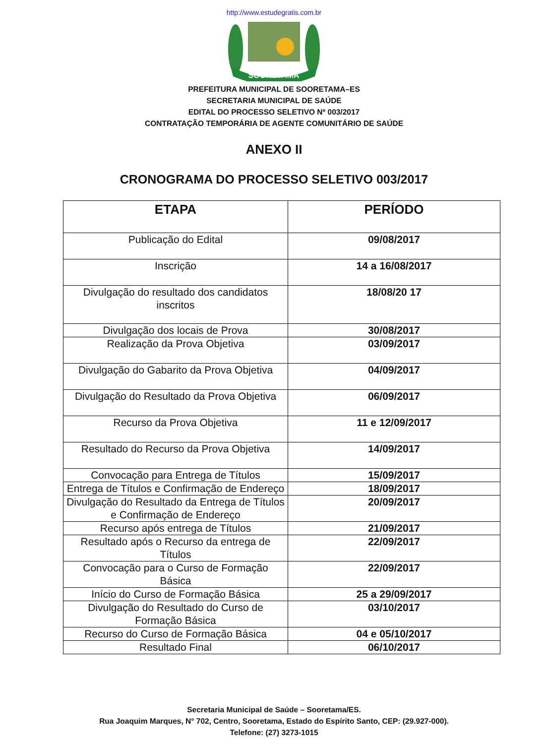http://www.estudegratis.com.br
SOORETAMA
PREFEITURA MUNICIPAL DE SOORETAMA–ES
SECRETARIA MUNICIPAL DE SAÚDE
EDITAL DO PROCESSO SELETIVO Nº 003/2017
CONTRATAÇÃO TEMPORÁRIA DE AGENTE COMUNITÁRIO DE SAÚDE
ANEXO II
CRONOGRAMA DO PROCESSO SELETIVO 003/2017
| ETAPA | PERÍODO |
| --- | --- |
| Publicação do Edital | 09/08/2017 |
| Inscrição | 14 a 16/08/2017 |
| Divulgação do resultado dos candidatos inscritos | 18/08/20 17 |
| Divulgação dos locais de Prova | 30/08/2017 |
| Realização da Prova Objetiva | 03/09/2017 |
| Divulgação do Gabarito da Prova Objetiva | 04/09/2017 |
| Divulgação do Resultado da Prova Objetiva | 06/09/2017 |
| Recurso da Prova Objetiva | 11 e 12/09/2017 |
| Resultado do Recurso da Prova Objetiva | 14/09/2017 |
| Convocação para Entrega de Títulos | 15/09/2017 |
| Entrega de Títulos e Confirmação de Endereço | 18/09/2017 |
| Divulgação do Resultado da Entrega de Títulos e Confirmação de Endereço | 20/09/2017 |
| Recurso após entrega de Títulos | 21/09/2017 |
| Resultado após o Recurso da entrega de Títulos | 22/09/2017 |
| Convocação para o Curso de Formação Básica | 22/09/2017 |
| Início do Curso de Formação Básica | 25 a 29/09/2017 |
| Divulgação do Resultado do Curso de Formação Básica | 03/10/2017 |
| Recurso do Curso de Formação Básica | 04 e 05/10/2017 |
| Resultado Final | 06/10/2017 |
Secretaria Municipal de Saúde – Sooretama/ES.
Rua Joaquim Marques, N° 702, Centro, Sooretama, Estado do Espírito Santo, CEP: (29.927-000).
Telefone: (27) 3273-1015